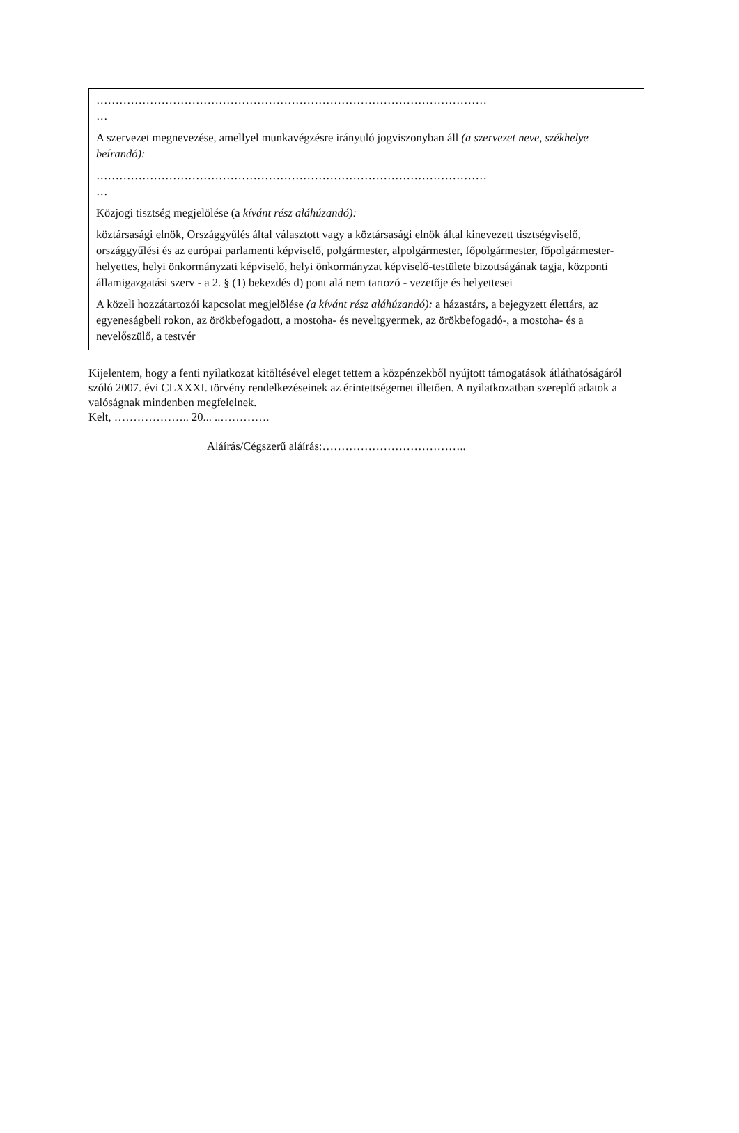…………………………………………………………………………………………
…
A szervezet megnevezése, amellyel munkavégzésre irányuló jogviszonyban áll (a szervezet neve, székhelye beírandó):
…………………………………………………………………………………………
…
Közjogi tisztség megjelölése (a kívánt rész aláhúzandó):
köztársasági elnök, Országgyűlés által választott vagy a köztársasági elnök által kinevezett tisztségviselő, országgyűlési és az európai parlamenti képviselő, polgármester, alpolgármester, főpolgármester, főpolgármester-helyettes, helyi önkormányzati képviselő, helyi önkormányzat képviselő-testülete bizottságának tagja, központi államigazgatási szerv - a 2. § (1) bekezdés d) pont alá nem tartozó - vezetője és helyettesei
A közeli hozzátartozói kapcsolat megjelölése (a kívánt rész aláhúzandó): a házastárs, a bejegyzett élettárs, az egyeneságbeli rokon, az örökbefogadott, a mostoha- és neveltgyermek, az örökbefogadó-, a mostoha- és a nevelőszülő, a testvér
Kijelentem, hogy a fenti nyilatkozat kitöltésével eleget tettem a közpénzekből nyújtott támogatások átláthatóságáról szóló 2007. évi CLXXXI. törvény rendelkezéseinek az érintettségemet illetően. A nyilatkozatban szereplő adatok a valóságnak mindenben megfelelnek.
Kelt, ……………….. 20... ..………….
Aláírás/Cégszerű aláírás:………………………………..